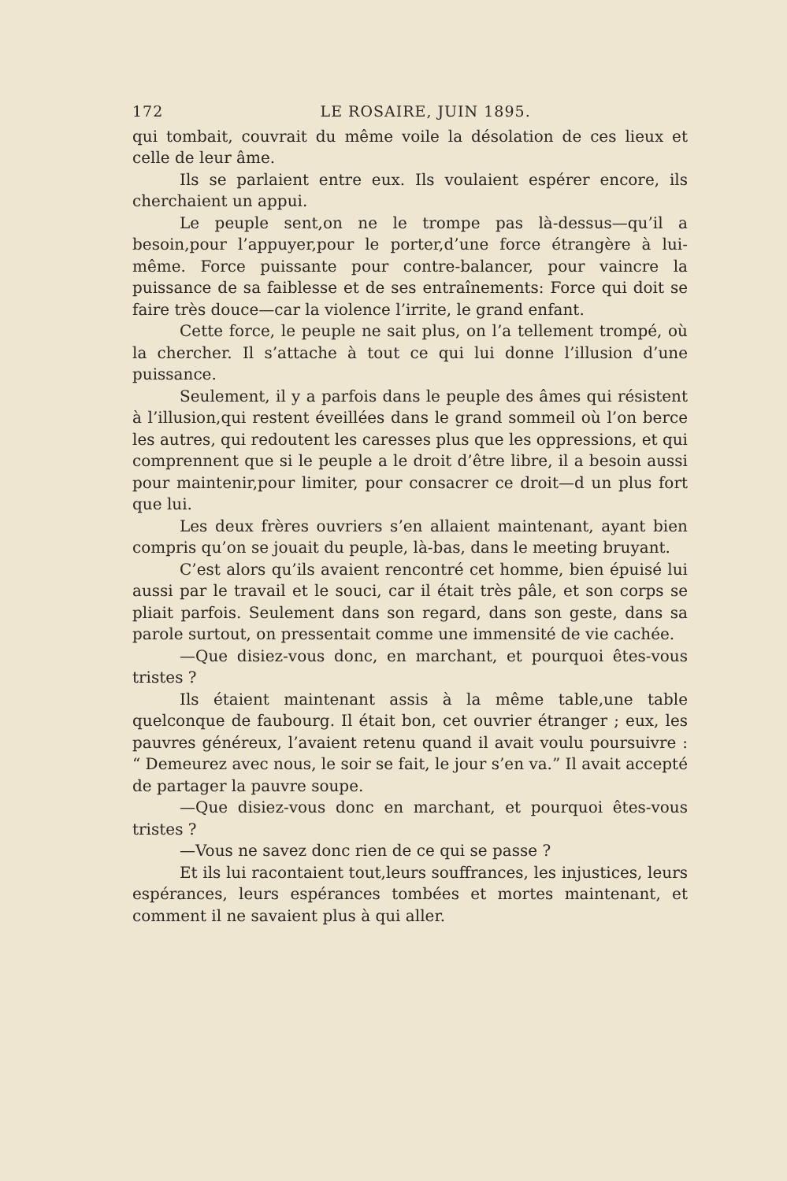172 LE ROSAIRE, JUIN 1895.
qui tombait, couvrait du même voile la désolation de ces lieux et celle de leur âme.
Ils se parlaient entre eux. Ils voulaient espérer encore, ils cherchaient un appui.
Le peuple sent,on ne le trompe pas là-dessus—qu’il a besoin,pour l’appuyer,pour le porter,d’une force étrangère à lui-même. Force puissante pour contre-balancer, pour vaincre la puissance de sa faiblesse et de ses entraînements: Force qui doit se faire très douce—car la violence l’irrite, le grand enfant.
Cette force, le peuple ne sait plus, on l’a tellement trompé, où la chercher. Il s’attache à tout ce qui lui donne l’illusion d’une puissance.
Seulement, il y a parfois dans le peuple des âmes qui résistent à l’illusion,qui restent éveillées dans le grand sommeil où l’on berce les autres, qui redoutent les caresses plus que les oppressions, et qui comprennent que si le peuple a le droit d’être libre, il a besoin aussi pour maintenir,pour limiter, pour consacrer ce droit—d un plus fort que lui.
Les deux frères ouvriers s’en allaient maintenant, ayant bien compris qu’on se jouait du peuple, là-bas, dans le meeting bruyant.
C’est alors qu’ils avaient rencontré cet homme, bien épuisé lui aussi par le travail et le souci, car il était très pâle, et son corps se pliait parfois. Seulement dans son regard, dans son geste, dans sa parole surtout, on pressentait comme une immensité de vie cachée.
—Que disiez-vous donc, en marchant, et pourquoi êtes-vous tristes ?
Ils étaient maintenant assis à la même table,une table quelconque de faubourg. Il était bon, cet ouvrier étranger ; eux, les pauvres généreux, l’avaient retenu quand il avait voulu poursuivre : “ Demeurez avec nous, le soir se fait, le jour s’en va.” Il avait accepté de partager la pauvre soupe.
—Que disiez-vous donc en marchant, et pourquoi êtes-vous tristes ?
—Vous ne savez donc rien de ce qui se passe ?
Et ils lui racontaient tout,leurs souffrances, les injustices, leurs espérances, leurs espérances tombées et mortes maintenant, et comment il ne savaient plus à qui aller.